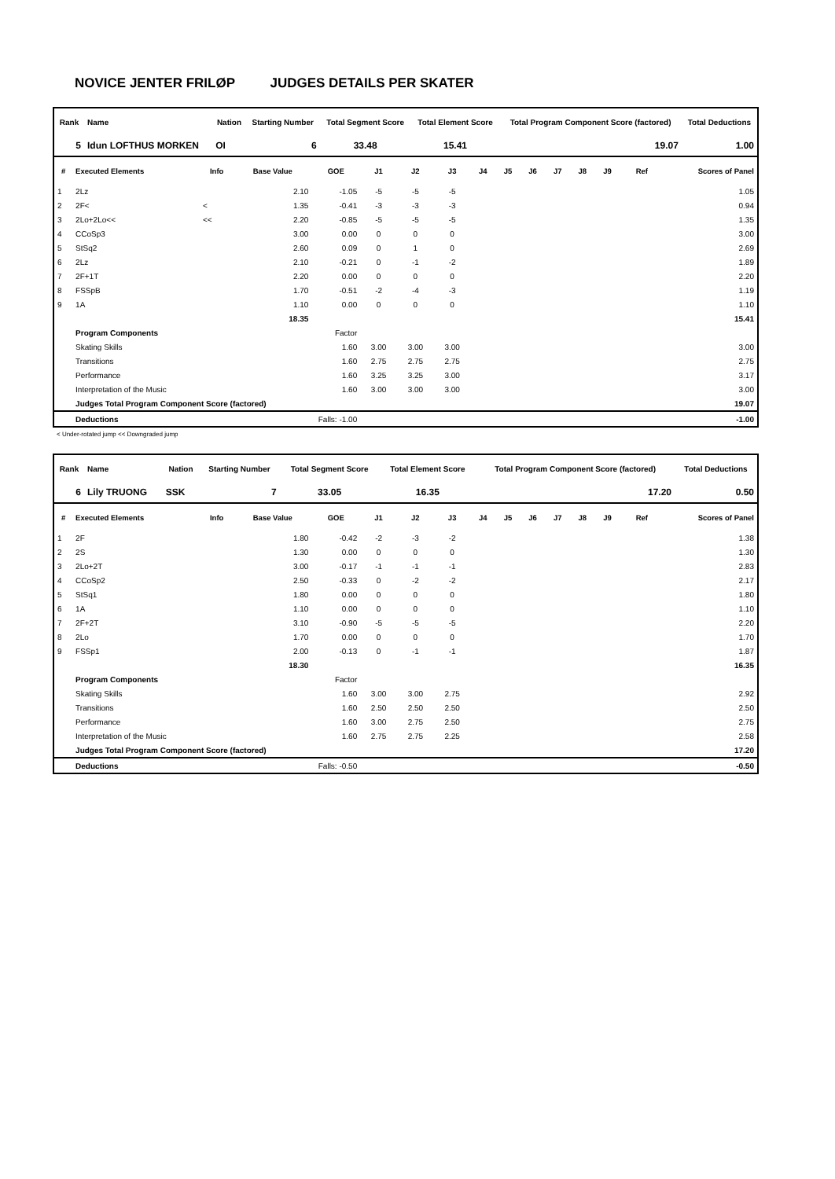NOVICE JENTER FRILØP JUDGES DETAILS PER SKATER
| Rank | Name | Nation | Starting Number | Total Segment Score | Total Element Score | Total Program Component Score (factored) | Total Deductions |
| --- | --- | --- | --- | --- | --- | --- | --- |
| 5 | Idun LOFTHUS MORKEN | OI | 6 | 33.48 | 15.41 | 19.07 | 1.00 |
| # | Executed Elements | Info | Base Value | GOE | J1 | J2 | J3 | J4 | J5 | J6 | J7 | J8 | J9 | Ref | Scores of Panel |
| --- | --- | --- | --- | --- | --- | --- | --- | --- | --- | --- | --- | --- | --- | --- | --- |
| 1 | 2Lz | | 2.10 | -1.05 | -5 | -5 | -5 | | | | | | | | 1.05 |
| 2 | 2F< | < | 1.35 | -0.41 | -3 | -3 | -3 | | | | | | | | 0.94 |
| 3 | 2Lo+2Lo<< | << | 2.20 | -0.85 | -5 | -5 | -5 | | | | | | | | 1.35 |
| 4 | CCoSp3 | | 3.00 | 0.00 | 0 | 0 | 0 | | | | | | | | 3.00 |
| 5 | StSq2 | | 2.60 | 0.09 | 0 | 1 | 0 | | | | | | | | 2.69 |
| 6 | 2Lz | | 2.10 | -0.21 | 0 | -1 | -2 | | | | | | | | 1.89 |
| 7 | 2F+1T | | 2.20 | 0.00 | 0 | 0 | 0 | | | | | | | | 2.20 |
| 8 | FSSpB | | 1.70 | -0.51 | -2 | -4 | -3 | | | | | | | | 1.19 |
| 9 | 1A | | 1.10 | 0.00 | 0 | 0 | 0 | | | | | | | | 1.10 |
| | | | 18.35 | | | | | | | | | | | | 15.41 |
| | Program Components | | | Factor | | | | | | | | | | | |
| | Skating Skills | | | 1.60 | 3.00 | 3.00 | 3.00 | | | | | | | | 3.00 |
| | Transitions | | | 1.60 | 2.75 | 2.75 | 2.75 | | | | | | | | 2.75 |
| | Performance | | | 1.60 | 3.25 | 3.25 | 3.00 | | | | | | | | 3.17 |
| | Interpretation of the Music | | | 1.60 | 3.00 | 3.00 | 3.00 | | | | | | | | 3.00 |
| | Judges Total Program Component Score (factored) | | | | | | | | | | | | | | 19.07 |
| | Deductions | Falls: -1.00 | | | | | | | | | | | | | -1.00 |
< Under-rotated jump << Downgraded jump
| Rank | Name | Nation | Starting Number | Total Segment Score | Total Element Score | Total Program Component Score (factored) | Total Deductions |
| --- | --- | --- | --- | --- | --- | --- | --- |
| 6 | Lily TRUONG | SSK | 7 | 33.05 | 16.35 | 17.20 | 0.50 |
| # | Executed Elements | Info | Base Value | GOE | J1 | J2 | J3 | J4 | J5 | J6 | J7 | J8 | J9 | Ref | Scores of Panel |
| --- | --- | --- | --- | --- | --- | --- | --- | --- | --- | --- | --- | --- | --- | --- | --- |
| 1 | 2F | | 1.80 | -0.42 | -2 | -3 | -2 | | | | | | | | 1.38 |
| 2 | 2S | | 1.30 | 0.00 | 0 | 0 | 0 | | | | | | | | 1.30 |
| 3 | 2Lo+2T | | 3.00 | -0.17 | -1 | -1 | -1 | | | | | | | | 2.83 |
| 4 | CCoSp2 | | 2.50 | -0.33 | 0 | -2 | -2 | | | | | | | | 2.17 |
| 5 | StSq1 | | 1.80 | 0.00 | 0 | 0 | 0 | | | | | | | | 1.80 |
| 6 | 1A | | 1.10 | 0.00 | 0 | 0 | 0 | | | | | | | | 1.10 |
| 7 | 2F+2T | | 3.10 | -0.90 | -5 | -5 | -5 | | | | | | | | 2.20 |
| 8 | 2Lo | | 1.70 | 0.00 | 0 | 0 | 0 | | | | | | | | 1.70 |
| 9 | FSSp1 | | 2.00 | -0.13 | 0 | -1 | -1 | | | | | | | | 1.87 |
| | | | 18.30 | | | | | | | | | | | | 16.35 |
| | Program Components | | | Factor | | | | | | | | | | | |
| | Skating Skills | | | 1.60 | 3.00 | 3.00 | 2.75 | | | | | | | | 2.92 |
| | Transitions | | | 1.60 | 2.50 | 2.50 | 2.50 | | | | | | | | 2.50 |
| | Performance | | | 1.60 | 3.00 | 2.75 | 2.50 | | | | | | | | 2.75 |
| | Interpretation of the Music | | | 1.60 | 2.75 | 2.75 | 2.25 | | | | | | | | 2.58 |
| | Judges Total Program Component Score (factored) | | | | | | | | | | | | | | 17.20 |
| | Deductions | Falls: -0.50 | | | | | | | | | | | | | -0.50 |